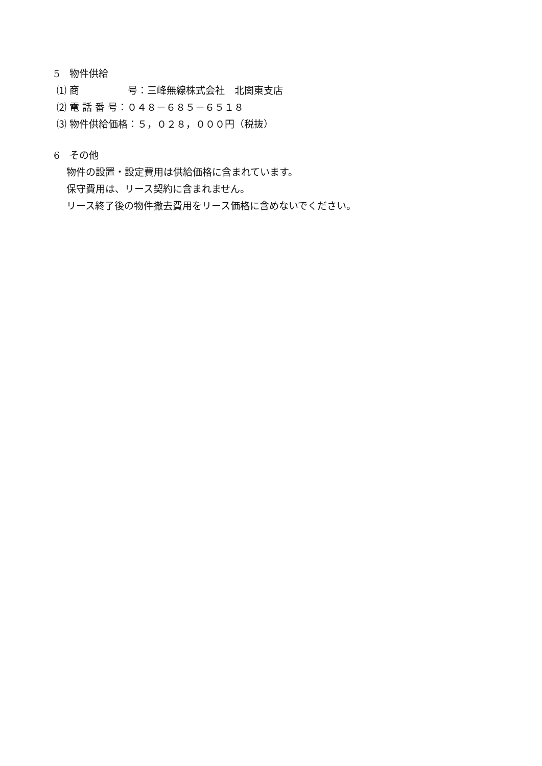5　物件供給
⑴ 商　　　　　号：三峰無線株式会社　北関東支店
⑵ 電 話 番 号：０４８－６８５－６５１８
⑶ 物件供給価格：５，０２８，０００円（税抜）
6　その他
　 物件の設置・設定費用は供給価格に含まれています。
　 保守費用は、リース契約に含まれません。
　 リース終了後の物件撤去費用をリース価格に含めないでください。